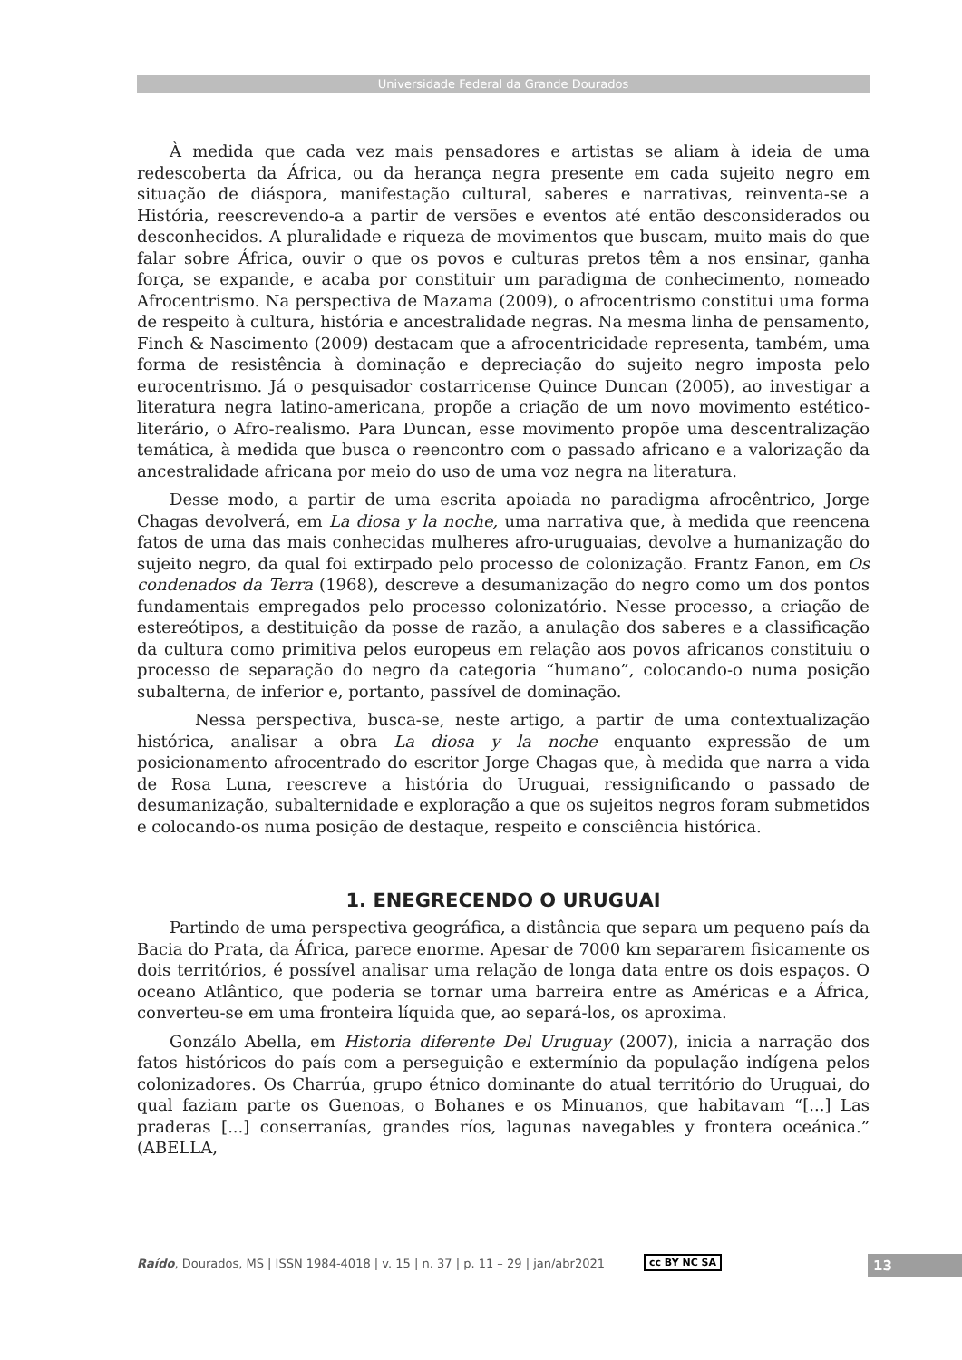Universidade Federal da Grande Dourados
À medida que cada vez mais pensadores e artistas se aliam à ideia de uma redescoberta da África, ou da herança negra presente em cada sujeito negro em situação de diáspora, manifestação cultural, saberes e narrativas, reinventa-se a História, reescrevendo-a a partir de versões e eventos até então desconsiderados ou desconhecidos. A pluralidade e riqueza de movimentos que buscam, muito mais do que falar sobre África, ouvir o que os povos e culturas pretos têm a nos ensinar, ganha força, se expande, e acaba por constituir um paradigma de conhecimento, nomeado Afrocentrismo. Na perspectiva de Mazama (2009), o afrocentrismo constitui uma forma de respeito à cultura, história e ancestralidade negras. Na mesma linha de pensamento, Finch & Nascimento (2009) destacam que a afrocentricidade representa, também, uma forma de resistência à dominação e depreciação do sujeito negro imposta pelo eurocentrismo. Já o pesquisador costarricense Quince Duncan (2005), ao investigar a literatura negra latino-americana, propõe a criação de um novo movimento estético-literário, o Afro-realismo. Para Duncan, esse movimento propõe uma descentralização temática, à medida que busca o reencontro com o passado africano e a valorização da ancestralidade africana por meio do uso de uma voz negra na literatura.
Desse modo, a partir de uma escrita apoiada no paradigma afrocêntrico, Jorge Chagas devolverá, em La diosa y la noche, uma narrativa que, à medida que reencena fatos de uma das mais conhecidas mulheres afro-uruguaias, devolve a humanização do sujeito negro, da qual foi extirpado pelo processo de colonização. Frantz Fanon, em Os condenados da Terra (1968), descreve a desumanização do negro como um dos pontos fundamentais empregados pelo processo colonizatório. Nesse processo, a criação de estereótipos, a destituição da posse de razão, a anulação dos saberes e a classificação da cultura como primitiva pelos europeus em relação aos povos africanos constituiu o processo de separação do negro da categoria “humano”, colocando-o numa posição subalterna, de inferior e, portanto, passível de dominação.
Nessa perspectiva, busca-se, neste artigo, a partir de uma contextualização histórica, analisar a obra La diosa y la noche enquanto expressão de um posicionamento afrocentrado do escritor Jorge Chagas que, à medida que narra a vida de Rosa Luna, reescreve a história do Uruguai, ressignificando o passado de desumanização, subalternidade e exploração a que os sujeitos negros foram submetidos e colocando-os numa posição de destaque, respeito e consciência histórica.
1. ENEGRECENDO O URUGUAI
Partindo de uma perspectiva geográfica, a distância que separa um pequeno país da Bacia do Prata, da África, parece enorme. Apesar de 7000 km separarem fisicamente os dois territórios, é possível analisar uma relação de longa data entre os dois espaços. O oceano Atlântico, que poderia se tornar uma barreira entre as Américas e a África, converteu-se em uma fronteira líquida que, ao separá-los, os aproxima.
Gonzálo Abella, em Historia diferente Del Uruguay (2007), inicia a narração dos fatos históricos do país com a perseguição e extermínio da população indígena pelos colonizadores. Os Charrúa, grupo étnico dominante do atual território do Uruguai, do qual faziam parte os Guenoas, o Bohanes e os Minuanos, que habitavam “[...] Las praderas [...] conserranías, grandes ríos, lagunas navegables y frontera oceánica.” (ABELLA,
Raído, Dourados, MS | ISSN 1984-4018 | v. 15 | n. 37 | p. 11 – 29 | jan/abr2021
cc BY NC SA 13